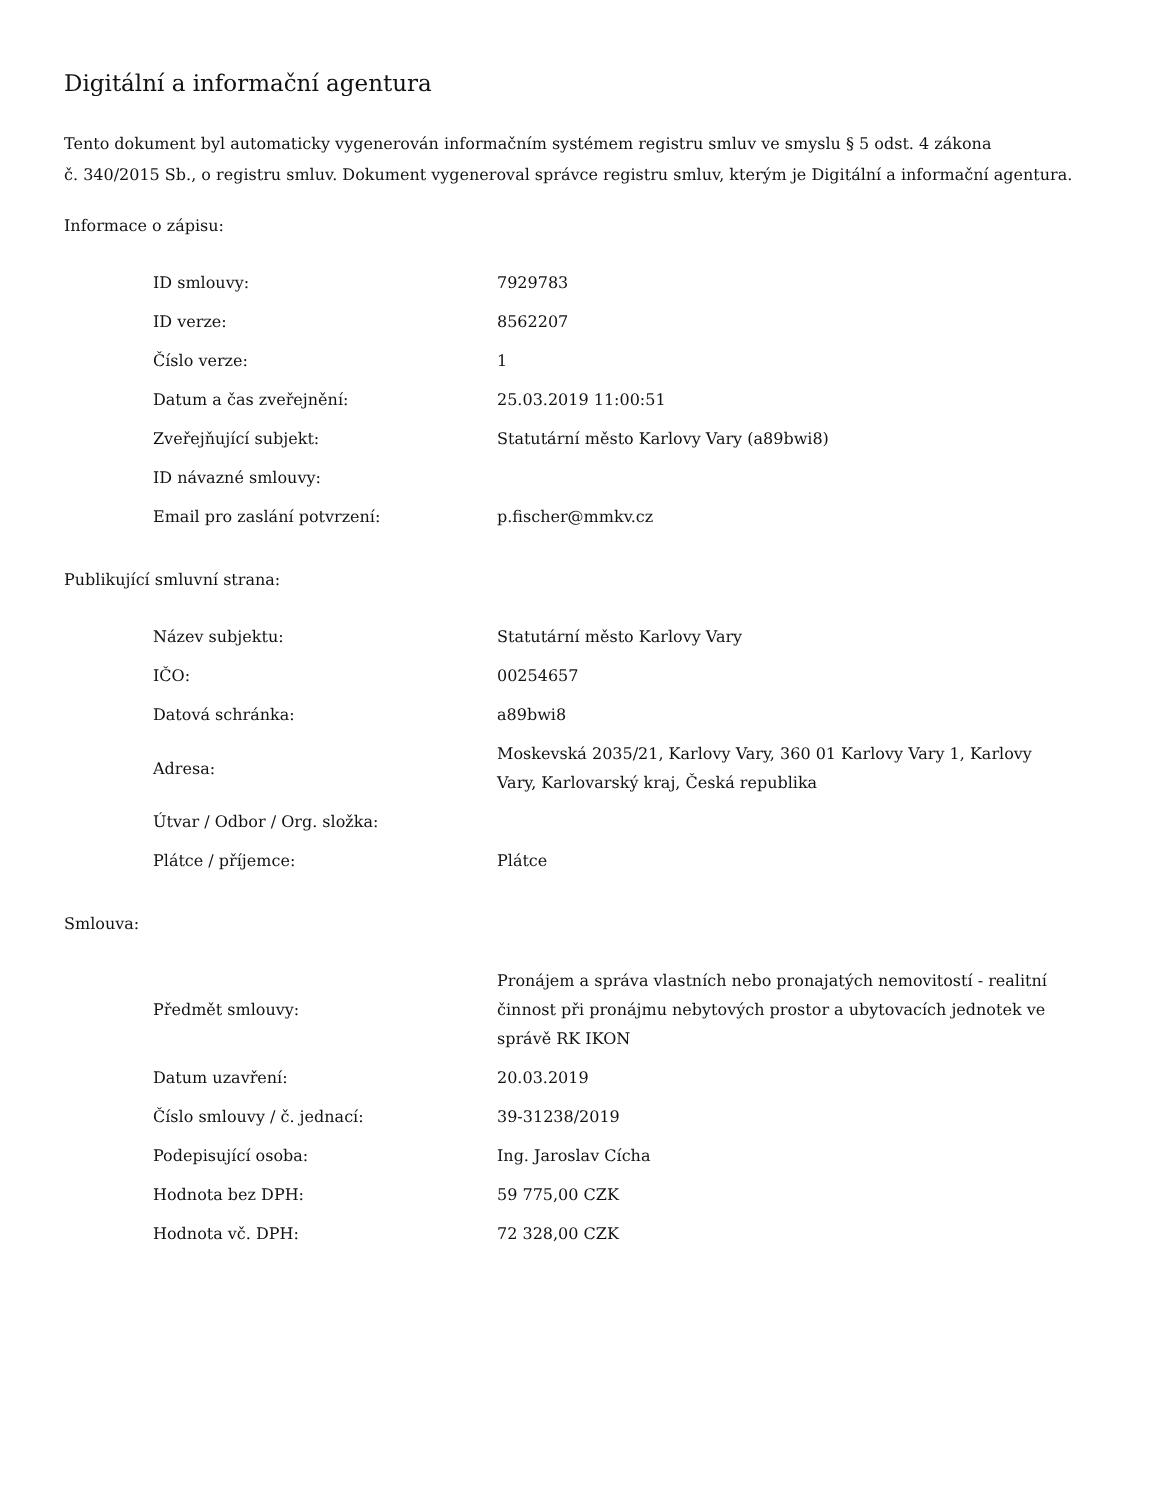Digitální a informační agentura
Tento dokument byl automaticky vygenerován informačním systémem registru smluv ve smyslu § 5 odst. 4 zákona
č. 340/2015 Sb., o registru smluv. Dokument vygeneroval správce registru smluv, kterým je Digitální a informační agentura.
Informace o zápisu:
| ID smlouvy: | 7929783 |
| ID verze: | 8562207 |
| Číslo verze: | 1 |
| Datum a čas zveřejnění: | 25.03.2019 11:00:51 |
| Zveřejňující subjekt: | Statutární město Karlovy Vary (a89bwi8) |
| ID návazné smlouvy: | |
| Email pro zaslání potvrzení: | p.fischer@mmkv.cz |
Publikující smluvní strana:
| Název subjektu: | Statutární město Karlovy Vary |
| IČO: | 00254657 |
| Datová schránka: | a89bwi8 |
| Adresa: | Moskevská 2035/21, Karlovy Vary, 360 01 Karlovy Vary 1, Karlovy Vary, Karlovarský kraj, Česká republika |
| Útvar / Odbor / Org. složka: | |
| Plátce / příjemce: | Plátce |
Smlouva:
| Předmět smlouvy: | Pronájem a správa vlastních nebo pronajatých nemovitostí - realitní činnost při pronájmu nebytových prostor a ubytovacích jednotek ve správě RK IKON |
| Datum uzavření: | 20.03.2019 |
| Číslo smlouvy / č. jednací: | 39-31238/2019 |
| Podepisující osoba: | Ing. Jaroslav Cícha |
| Hodnota bez DPH: | 59 775,00 CZK |
| Hodnota vč. DPH: | 72 328,00 CZK |